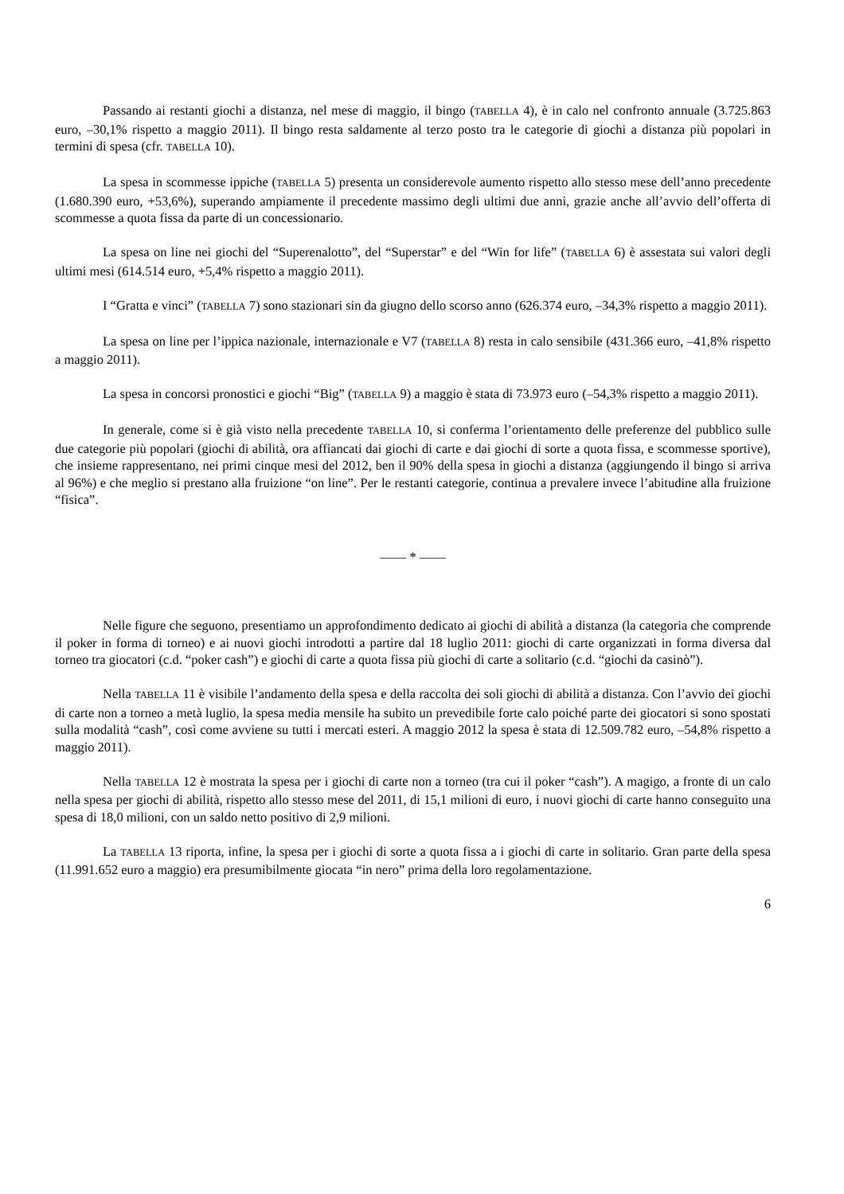Passando ai restanti giochi a distanza, nel mese di maggio, il bingo (TABELLA 4), è in calo nel confronto annuale (3.725.863 euro, –30,1% rispetto a maggio 2011). Il bingo resta saldamente al terzo posto tra le categorie di giochi a distanza più popolari in termini di spesa (cfr. TABELLA 10).
La spesa in scommesse ippiche (TABELLA 5) presenta un considerevole aumento rispetto allo stesso mese dell’anno precedente (1.680.390 euro, +53,6%), superando ampiamente il precedente massimo degli ultimi due anni, grazie anche all’avvio dell’offerta di scommesse a quota fissa da parte di un concessionario.
La spesa on line nei giochi del “Superenalotto”, del “Superstar” e del “Win for life” (TABELLA 6) è assestata sui valori degli ultimi mesi (614.514 euro, +5,4% rispetto a maggio 2011).
I “Gratta e vinci” (TABELLA 7) sono stazionari sin da giugno dello scorso anno (626.374 euro, –34,3% rispetto a maggio 2011).
La spesa on line per l’ippica nazionale, internazionale e V7 (TABELLA 8) resta in calo sensibile (431.366 euro, –41,8% rispetto a maggio 2011).
La spesa in concorsi pronostici e giochi “Big” (TABELLA 9) a maggio è stata di 73.973 euro (–54,3% rispetto a maggio 2011).
In generale, come si è già visto nella precedente TABELLA 10, si conferma l’orientamento delle preferenze del pubblico sulle due categorie più popolari (giochi di abilità, ora affiancati dai giochi di carte e dai giochi di sorte a quota fissa, e scommesse sportive), che insieme rappresentano, nei primi cinque mesi del 2012, ben il 90% della spesa in giochi a distanza (aggiungendo il bingo si arriva al 96%) e che meglio si prestano alla fruizione “on line”. Per le restanti categorie, continua a prevalere invece l’abitudine alla fruizione “fisica”.
—— * ——
Nelle figure che seguono, presentiamo un approfondimento dedicato ai giochi di abilità a distanza (la categoria che comprende il poker in forma di torneo) e ai nuovi giochi introdotti a partire dal 18 luglio 2011: giochi di carte organizzati in forma diversa dal torneo tra giocatori (c.d. “poker cash”) e giochi di carte a quota fissa più giochi di carte a solitario (c.d. “giochi da casinò”).
Nella TABELLA 11 è visibile l’andamento della spesa e della raccolta dei soli giochi di abilità a distanza. Con l’avvio dei giochi di carte non a torneo a metà luglio, la spesa media mensile ha subito un prevedibile forte calo poiché parte dei giocatori si sono spostati sulla modalità “cash”, così come avviene su tutti i mercati esteri. A maggio 2012 la spesa è stata di 12.509.782 euro, –54,8% rispetto a maggio 2011).
Nella TABELLA 12 è mostrata la spesa per i giochi di carte non a torneo (tra cui il poker “cash”). A magigo, a fronte di un calo nella spesa per giochi di abilità, rispetto allo stesso mese del 2011, di 15,1 milioni di euro, i nuovi giochi di carte hanno conseguito una spesa di 18,0 milioni, con un saldo netto positivo di 2,9 milioni.
La TABELLA 13 riporta, infine, la spesa per i giochi di sorte a quota fissa a i giochi di carte in solitario. Gran parte della spesa (11.991.652 euro a maggio) era presumibilmente giocata “in nero” prima della loro regolamentazione.
6